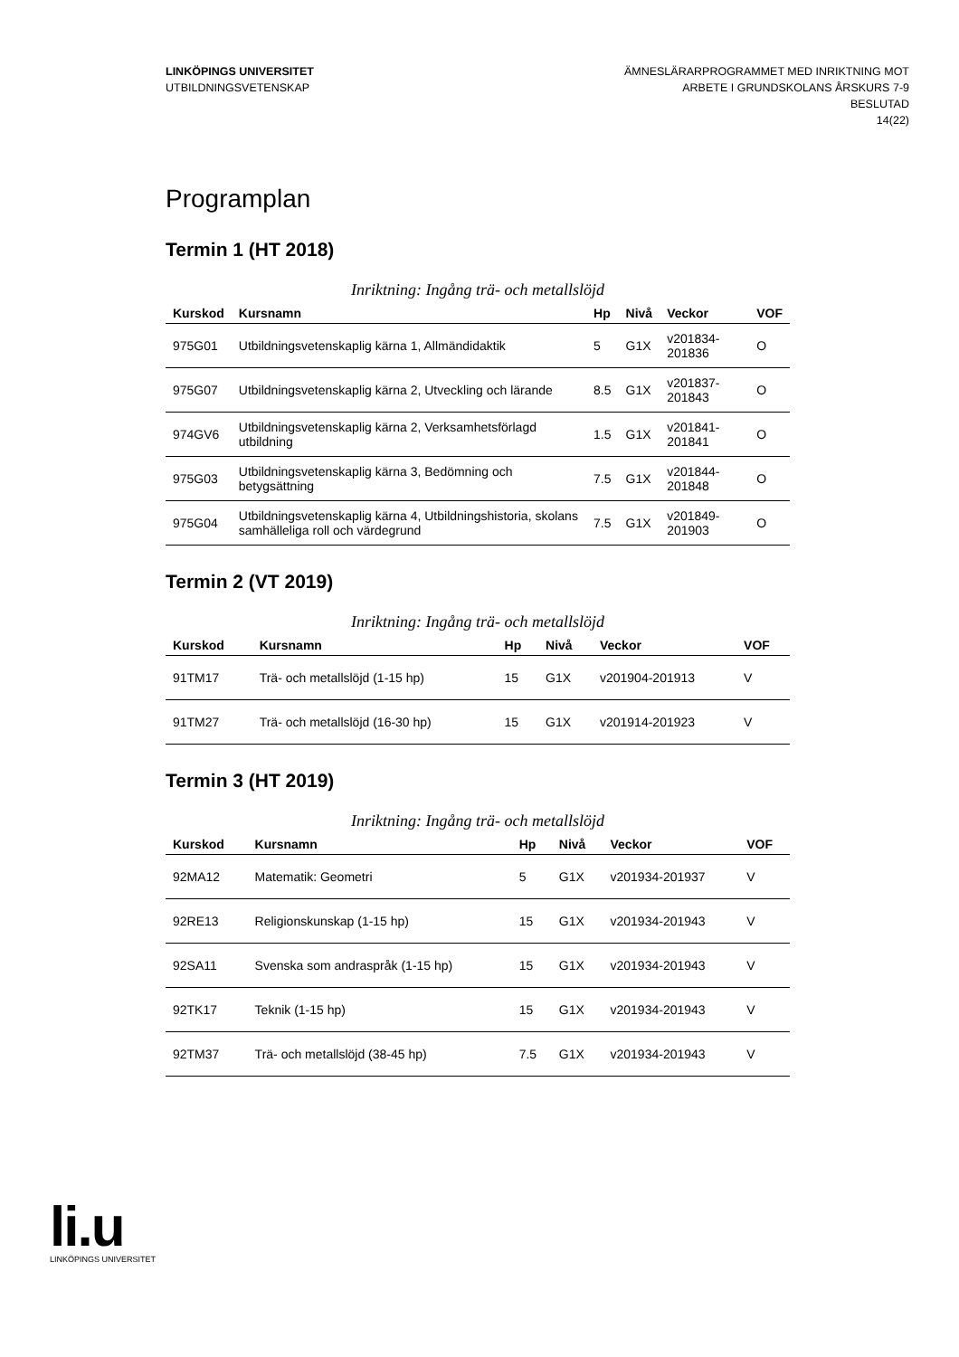LINKÖPINGS UNIVERSITET
UTBILDNINGSVETENSKAP
ÄMNESLÄRARPROGRAMMET MED INRIKTNING MOT
ARBETE I GRUNDSKOLANS ÅRSKURS 7-9
BESLUTAD
14(22)
Programplan
Termin 1 (HT 2018)
Inriktning: Ingång trä- och metallslöjd
| Kurskod | Kursnamn | Hp | Nivå | Veckor | VOF |
| --- | --- | --- | --- | --- | --- |
| 975G01 | Utbildningsvetenskaplig kärna 1, Allmändidaktik | 5 | G1X | v201834-201836 | O |
| 975G07 | Utbildningsvetenskaplig kärna 2, Utveckling och lärande | 8.5 | G1X | v201837-201843 | O |
| 974GV6 | Utbildningsvetenskaplig kärna 2, Verksamhetsförlagd utbildning | 1.5 | G1X | v201841-201841 | O |
| 975G03 | Utbildningsvetenskaplig kärna 3, Bedömning och betygsättning | 7.5 | G1X | v201844-201848 | O |
| 975G04 | Utbildningsvetenskaplig kärna 4, Utbildningshistoria, skolans samhälleliga roll och värdegrund | 7.5 | G1X | v201849-201903 | O |
Termin 2 (VT 2019)
Inriktning: Ingång trä- och metallslöjd
| Kurskod | Kursnamn | Hp | Nivå | Veckor | VOF |
| --- | --- | --- | --- | --- | --- |
| 91TM17 | Trä- och metallslöjd (1-15 hp) | 15 | G1X | v201904-201913 | V |
| 91TM27 | Trä- och metallslöjd (16-30 hp) | 15 | G1X | v201914-201923 | V |
Termin 3 (HT 2019)
Inriktning: Ingång trä- och metallslöjd
| Kurskod | Kursnamn | Hp | Nivå | Veckor | VOF |
| --- | --- | --- | --- | --- | --- |
| 92MA12 | Matematik: Geometri | 5 | G1X | v201934-201937 | V |
| 92RE13 | Religionskunskap (1-15 hp) | 15 | G1X | v201934-201943 | V |
| 92SA11 | Svenska som andraspråk (1-15 hp) | 15 | G1X | v201934-201943 | V |
| 92TK17 | Teknik (1-15 hp) | 15 | G1X | v201934-201943 | V |
| 92TM37 | Trä- och metallslöjd (38-45 hp) | 7.5 | G1X | v201934-201943 | V |
li.u
LINKÖPINGS UNIVERSITET